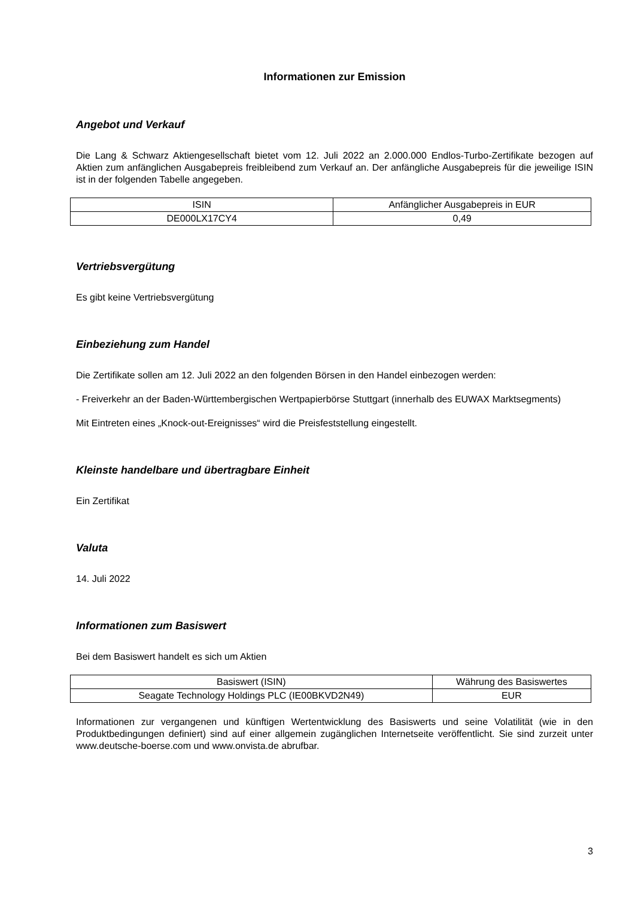Informationen zur Emission
Angebot und Verkauf
Die Lang & Schwarz Aktiengesellschaft bietet vom 12. Juli 2022 an 2.000.000 Endlos-Turbo-Zertifikate bezogen auf Aktien zum anfänglichen Ausgabepreis freibleibend zum Verkauf an. Der anfängliche Ausgabepreis für die jeweilige ISIN ist in der folgenden Tabelle angegeben.
| ISIN | Anfänglicher Ausgabepreis in EUR |
| --- | --- |
| DE000LX17CY4 | 0,49 |
Vertriebsvergütung
Es gibt keine Vertriebsvergütung
Einbeziehung zum Handel
Die Zertifikate sollen am 12. Juli 2022 an den folgenden Börsen in den Handel einbezogen werden:
- Freiverkehr an der Baden-Württembergischen Wertpapierbörse Stuttgart (innerhalb des EUWAX Marktsegments)
Mit Eintreten eines „Knock-out-Ereignisses“ wird die Preisfeststellung eingestellt.
Kleinste handelbare und übertragbare Einheit
Ein Zertifikat
Valuta
14. Juli 2022
Informationen zum Basiswert
Bei dem Basiswert handelt es sich um Aktien
| Basiswert (ISIN) | Währung des Basiswertes |
| --- | --- |
| Seagate Technology Holdings PLC (IE00BKVD2N49) | EUR |
Informationen zur vergangenen und künftigen Wertentwicklung des Basiswerts und seine Volatilität (wie in den Produktbedingungen definiert) sind auf einer allgemein zugänglichen Internetseite veröffentlicht. Sie sind zurzeit unter www.deutsche-boerse.com und www.onvista.de abrufbar.
3